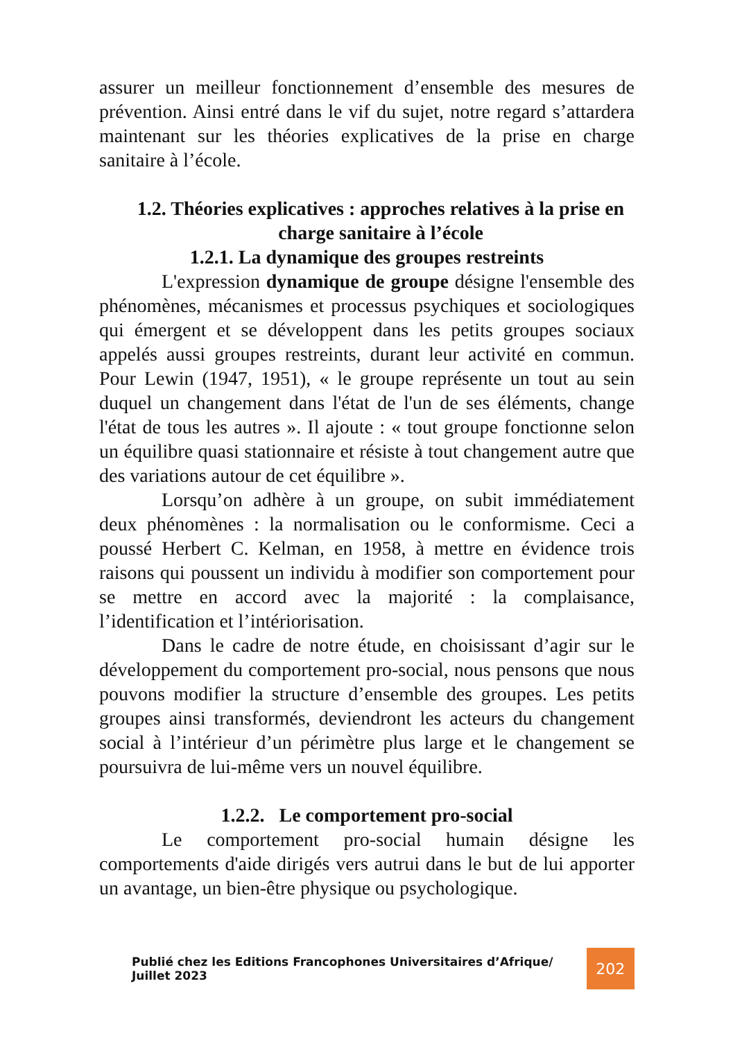assurer un meilleur fonctionnement d’ensemble des mesures de prévention. Ainsi entré dans le vif du sujet, notre regard s’attardera maintenant sur les théories explicatives de la prise en charge sanitaire à l’école.
1.2. Théories explicatives : approches relatives à la prise en charge sanitaire à l’école
1.2.1. La dynamique des groupes restreints
L'expression dynamique de groupe désigne l'ensemble des phénomènes, mécanismes et processus psychiques et sociologiques qui émergent et se développent dans les petits groupes sociaux appelés aussi groupes restreints, durant leur activité en commun. Pour Lewin (1947, 1951), « le groupe représente un tout au sein duquel un changement dans l'état de l'un de ses éléments, change l'état de tous les autres ». Il ajoute : « tout groupe fonctionne selon un équilibre quasi stationnaire et résiste à tout changement autre que des variations autour de cet équilibre ».
Lorsqu’on adhère à un groupe, on subit immédiatement deux phénomènes : la normalisation ou le conformisme. Ceci a poussé Herbert C. Kelman, en 1958, à mettre en évidence trois raisons qui poussent un individu à modifier son comportement pour se mettre en accord avec la majorité : la complaisance, l’identification et l’intériorisation.
Dans le cadre de notre étude, en choisissant d’agir sur le développement du comportement pro-social, nous pensons que nous pouvons modifier la structure d’ensemble des groupes. Les petits groupes ainsi transformés, deviendront les acteurs du changement social à l’intérieur d’un périmètre plus large et le changement se poursuivra de lui-même vers un nouvel équilibre.
1.2.2. Le comportement pro-social
Le comportement pro-social humain désigne les comportements d'aide dirigés vers autrui dans le but de lui apporter un avantage, un bien-être physique ou psychologique.
Publié chez les Editions Francophones Universitaires d’Afrique/ Juillet 2023 202